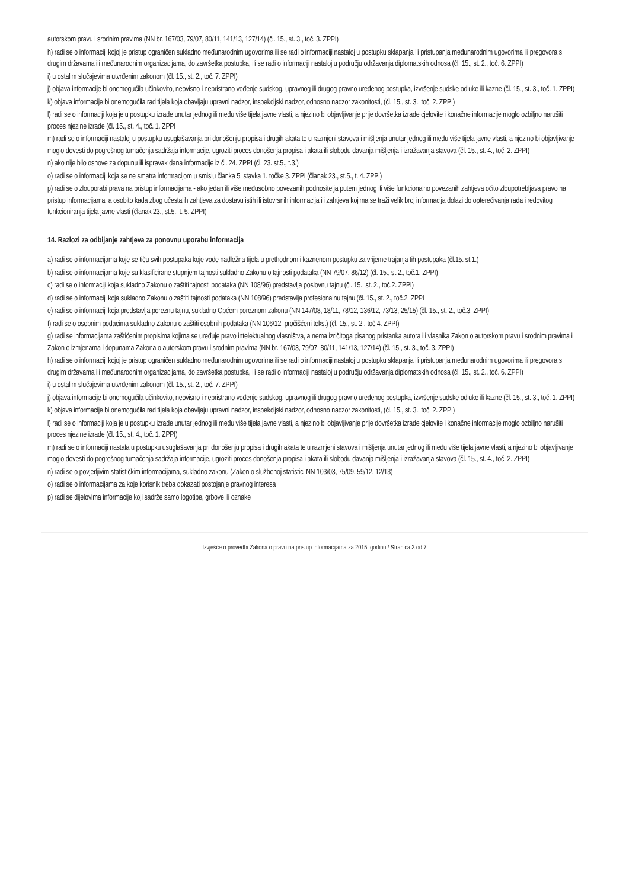autorskom pravu i srodnim pravima (NN br. 167/03, 79/07, 80/11, 141/13, 127/14) (čl. 15., st. 3., toč. 3. ZPPI)
h) radi se o informaciji kojoj je pristup ograničen sukladno međunarodnim ugovorima ili se radi o informaciji nastaloj u postupku sklapanja ili pristupanja međunarodnim ugovorima ili pregovora s drugim državama ili međunarodnim organizacijama, do završetka postupka, ili se radi o informaciji nastaloj u području održavanja diplomatskih odnosa (čl. 15., st. 2., toč. 6. ZPPI)
i) u ostalim slučajevima utvrđenim zakonom (čl. 15., st. 2., toč. 7. ZPPI)
j) objava informacije bi onemogućila učinkovito, neovisno i nepristrano vođenje sudskog, upravnog ili drugog pravno uređenog postupka, izvršenje sudske odluke ili kazne (čl. 15., st. 3., toč. 1. ZPPI)
k) objava informacije bi onemogućila rad tijela koja obavljaju upravni nadzor, inspekcijski nadzor, odnosno nadzor zakonitosti, (čl. 15., st. 3., toč. 2. ZPPI)
l) radi se o informaciji koja je u postupku izrade unutar jednog ili među više tijela javne vlasti, a njezino bi objavljivanje prije dovršetka izrade cjelovite i konačne informacije moglo ozbiljno narušiti proces njezine izrade (čl. 15., st. 4., toč. 1. ZPPI
m) radi se o informaciji nastaloj u postupku usuglašavanja pri donošenju propisa i drugih akata te u razmjeni stavova i mišljenja unutar jednog ili među više tijela javne vlasti, a njezino bi objavljivanje moglo dovesti do pogrešnog tumačenja sadržaja informacije, ugroziti proces donošenja propisa i akata ili slobodu davanja mišljenja i izražavanja stavova (čl. 15., st. 4., toč. 2. ZPPI)
n) ako nije bilo osnove za dopunu ili ispravak dana informacije iz čl. 24. ZPPI (čl. 23. st.5., t.3.)
o) radi se o informaciji koja se ne smatra informacijom u smislu članka 5. stavka 1. točke 3. ZPPI (članak 23., st.5., t. 4. ZPPI)
p) radi se o zlouporabi prava na pristup informacijama - ako jedan ili više međusobno povezanih podnositelja putem jednog ili više funkcionalno povezanih zahtjeva očito zloupotrebljava pravo na pristup informacijama, a osobito kada zbog učestalih zahtjeva za dostavu istih ili istovrsnih informacija ili zahtjeva kojima se traži velik broj informacija dolazi do opterećivanja rada i redovitog funkcioniranja tijela javne vlasti (članak 23., st.5., t. 5. ZPPI)
14. Razlozi za odbijanje zahtjeva za ponovnu uporabu informacija
a) radi se o informacijama koje se tiču svih postupaka koje vode nadležna tijela u prethodnom i kaznenom postupku za vrijeme trajanja tih postupaka (čl.15. st.1.)
b) radi se o informacijama koje su klasificirane stupnjem tajnosti sukladno Zakonu o tajnosti podataka (NN 79/07, 86/12) (čl. 15., st.2., toč.1. ZPPI)
c) radi se o informaciji koja sukladno Zakonu o zaštiti tajnosti podataka (NN 108/96) predstavlja poslovnu tajnu (čl. 15., st. 2., toč.2. ZPPI)
d) radi se o informaciji koja sukladno Zakonu o zaštiti tajnosti podataka (NN 108/96) predstavlja profesionalnu tajnu (čl. 15., st. 2., toč.2. ZPPI
e) radi se o informaciji koja predstavlja poreznu tajnu, sukladno Općem poreznom zakonu (NN 147/08, 18/11, 78/12, 136/12, 73/13, 25/15) (čl. 15., st. 2., toč.3. ZPPI)
f) radi se o osobnim podacima sukladno Zakonu o zaštiti osobnih podataka (NN 106/12, pročišćeni tekst) (čl. 15., st. 2., toč.4. ZPPI)
g) radi se informacijama zaštićenim propisima kojima se uređuje pravo intelektualnog vlasništva, a nema izričitoga pisanog pristanka autora ili vlasnika Zakon o autorskom pravu i srodnim pravima i Zakon o izmjenama i dopunama Zakona o autorskom pravu i srodnim pravima (NN br. 167/03, 79/07, 80/11, 141/13, 127/14) (čl. 15., st. 3., toč. 3. ZPPI)
h) radi se o informaciji kojoj je pristup ograničen sukladno međunarodnim ugovorima ili se radi o informaciji nastaloj u postupku sklapanja ili pristupanja međunarodnim ugovorima ili pregovora s drugim državama ili međunarodnim organizacijama, do završetka postupka, ili se radi o informaciji nastaloj u području održavanja diplomatskih odnosa (čl. 15., st. 2., toč. 6. ZPPI)
i) u ostalim slučajevima utvrđenim zakonom (čl. 15., st. 2., toč. 7. ZPPI)
j) objava informacije bi onemogućila učinkovito, neovisno i nepristrano vođenje sudskog, upravnog ili drugog pravno uređenog postupka, izvršenje sudske odluke ili kazne (čl. 15., st. 3., toč. 1. ZPPI)
k) objava informacije bi onemogućila rad tijela koja obavljaju upravni nadzor, inspekcijski nadzor, odnosno nadzor zakonitosti, (čl. 15., st. 3., toč. 2. ZPPI)
l) radi se o informaciji koja je u postupku izrade unutar jednog ili među više tijela javne vlasti, a njezino bi objavljivanje prije dovršetka izrade cjelovite i konačne informacije moglo ozbiljno narušiti proces njezine izrade (čl. 15., st. 4., toč. 1. ZPPI)
m) radi se o informaciji nastala u postupku usuglašavanja pri donošenju propisa i drugih akata te u razmjeni stavova i mišljenja unutar jednog ili među više tijela javne vlasti, a njezino bi objavljivanje moglo dovesti do pogrešnog tumačenja sadržaja informacije, ugroziti proces donošenja propisa i akata ili slobodu davanja mišljenja i izražavanja stavova (čl. 15., st. 4., toč. 2. ZPPI)
n) radi se o povjerljivim statističkim informacijama, sukladno zakonu (Zakon o službenoj statistici NN 103/03, 75/09, 59/12, 12/13)
o) radi se o informacijama za koje korisnik treba dokazati postojanje pravnog interesa
p) radi se dijelovima informacije koji sadrže samo logotipe, grbove ili oznake
Izvješće o provedbi Zakona o pravu na pristup informacijama za 2015. godinu / Stranica 3 od 7